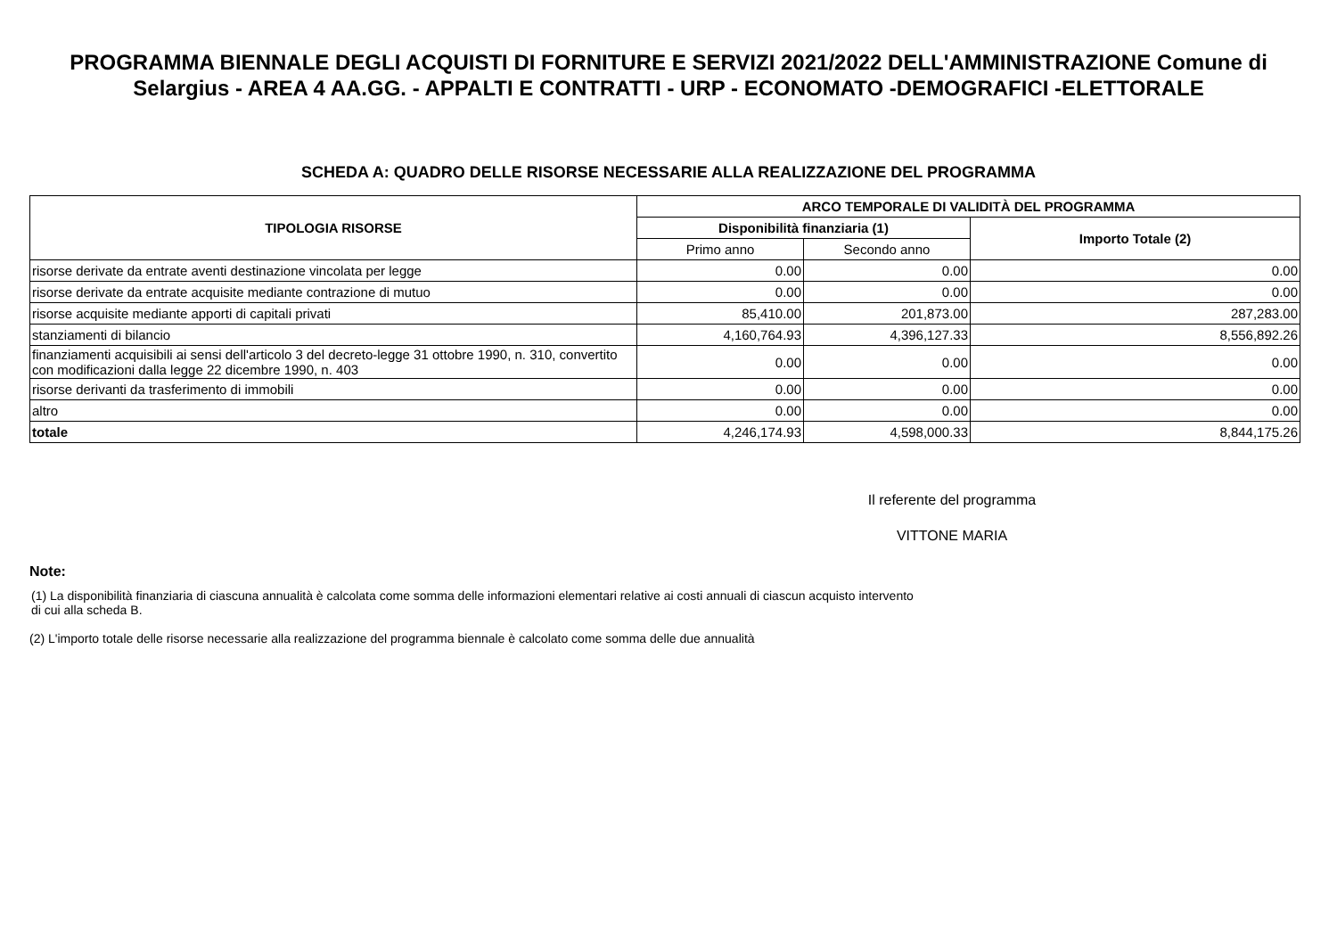PROGRAMMA BIENNALE DEGLI ACQUISTI DI FORNITURE E SERVIZI 2021/2022 DELL'AMMINISTRAZIONE Comune di Selargius - AREA 4 AA.GG. - APPALTI E CONTRATTI - URP - ECONOMATO -DEMOGRAFICI -ELETTORALE
SCHEDA A: QUADRO DELLE RISORSE NECESSARIE ALLA REALIZZAZIONE DEL PROGRAMMA
| TIPOLOGIA RISORSE | ARCO TEMPORALE DI VALIDITÀ DEL PROGRAMMA | | |
| --- | --- | --- | --- |
| | Disponibilità finanziaria (1) | | Importo Totale (2) |
| | Primo anno | Secondo anno | |
| risorse derivate da entrate aventi destinazione vincolata per legge | 0.00 | 0.00 | 0.00 |
| risorse derivate da entrate acquisite mediante contrazione di mutuo | 0.00 | 0.00 | 0.00 |
| risorse acquisite mediante apporti di capitali privati | 85,410.00 | 201,873.00 | 287,283.00 |
| stanziamenti di bilancio | 4,160,764.93 | 4,396,127.33 | 8,556,892.26 |
| finanziamenti acquisibili ai sensi dell'articolo 3 del decreto-legge 31 ottobre 1990, n. 310, convertito con modificazioni dalla legge 22 dicembre 1990, n. 403 | 0.00 | 0.00 | 0.00 |
| risorse derivanti da trasferimento di immobili | 0.00 | 0.00 | 0.00 |
| altro | 0.00 | 0.00 | 0.00 |
| totale | 4,246,174.93 | 4,598,000.33 | 8,844,175.26 |
Il referente del programma
VITTONE MARIA
Note:
(1) La disponibilità finanziaria di ciascuna annualità è calcolata come somma delle informazioni elementari relative ai costi annuali di ciascun acquisto intervento di cui alla scheda B.
(2) L'importo totale delle risorse necessarie alla realizzazione del programma biennale è calcolato come somma delle due annualità